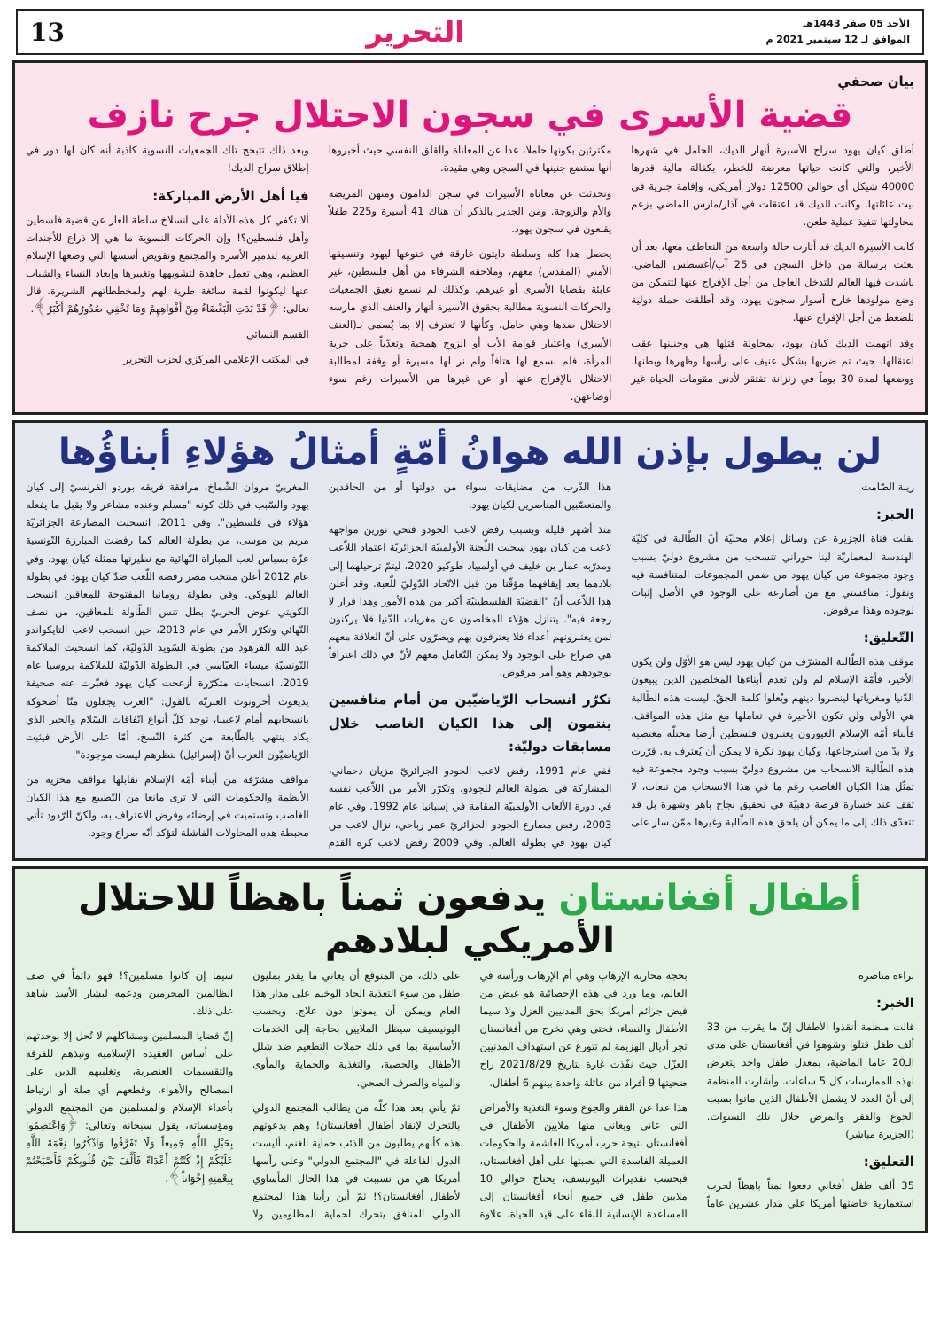الأحد 05 صفر 1443هـ
الموافق لـ 12 سبتمبر 2021 م
التحرير 13
بيان صحفي
قضية الأسرى في سجون الاحتلال جرح نازف
أطلق كيان يهود سراح الأسيرة أنهار الديك، الحامل في شهرها الأخير، والتي كانت حياتها معرضة للخطر، بكفالة مالية قدرها 40000 شيكل أي حوالي 12500 دولار أمريكي، وإقامة جبرية في بيت عائلتها. وكانت الديك قد اعتقلت في آذار/مارس الماضي بزعم محاولتها تنفيذ عملية طعن.
كانت الأسيرة الديك قد أثارت حالة واسعة من التعاطف معها، بعد أن بعثت برسالة من داخل السجن في 25 آب/أغسطس الماضي، ناشدت فيها العالم للتدخل العاجل من أجل الإفراج عنها لتتمكن من وضع مولودها خارج أسوار سجون يهود، وقد أطلقت حملة دولية للضغط من أجل الإفراج عنها.
وقد اتهمت الديك كيان يهود، بمحاولة قتلها هي وجنينها عقب اعتقالها، حيث تم ضربها بشكل عنيف على رأسها وظهرها وبطنها، ووضعها لمدة 30 يوماً في زنزانة تفتقر لأدنى مقومات الحياة غير مكترثين بكونها حاملا، عدا عن المعاناة والقلق النفسي حيث أخبروها أنها ستضع جنينها في السجن وهي مقيدة.
وتحدثت عن معاناة الأسيرات في سجن الدامون ومنهن المريضة والأم والزوجة. ومن الجدير بالذكر أن هناك 41 أسيرة و225 طفلاً يقبعون في سجون يهود.
يحصل هذا كله وسلطة دايتون غارقة في خنوعها ليهود وتنسيقها الأمني (المقدس) معهم، وملاحقة الشرفاء من أهل فلسطين، غير عابئة بقضايا الأسرى أو غيرهم. وكذلك لم نسمع نعيق الجمعيات والحركات النسوية مطالبة بحقوق الأسيرة أنهار والعنف الذي مارسه الاحتلال ضدها وهي حامل، وكأنها لا تعترف إلا بما يُسمى بـ(العنف الأسري) واعتبار قوامة الأب أو الزوج همجية وتعدّياً على حرية المرأة، فلم نسمع لها هتافاً ولم نر لها مسيرة أو وقفة لمطالبة الاحتلال بالإفراج عنها أو عن غيرها من الأسيرات رغم سوء أوضاعهن.
وبعد ذلك تتبجح تلك الجمعيات النسوية كاذبة أنه كان لها دور في إطلاق سراح الديك!
فيا أهل الأرض المباركة:
ألا تكفي كل هذه الأدلة على انسلاخ سلطة العار عن قضية فلسطين وأهل فلسطين؟! وإن الحركات النسوية ما هي إلا ذراع للأجندات الغربية لتدمير الأسرة والمجتمع وتقويض أسسها التي وضعها الإسلام العظيم، وهي تعمل جاهدة لتشويهها وتغييرها وإبعاد النساء والشباب عنها ليكونوا لقمة سائغة طرية لهم ولمخططاتهم الشريرة. قال تعالى: ﴿قَدْ بَدَتِ الْبَغْضَاءُ مِنْ أَفْوَاهِهِمْ وَمَا تُخْفِي صُدُورُهُمْ أَكْبَرُ﴾.
القسم النسائي
في المكتب الإعلامي المركزي لحزب التحرير
لن يطول بإذن الله هوانُ أمّةٍ أمثالُ هؤلاءِ أبناؤُها
زينة الصّامت
الخبر:
نقلت قناة الجزيرة عن وسائل إعلام محليّة أنّ الطّالبة في كليّة الهندسة المعماريّة لينا حوراني تنسحب من مشروع دوليّ بسبب وجود مجموعة من كيان يهود من ضمن المجموعات المتنافسة فيه وتقول: منافستي مع من أصارعه على الوجود في الأصل إثبات لوجوده وهذا مرفوض.
التّعليق:
موقف هذه الطّالبة المشرّف من كيان يهود ليس هو الأوّل ولن يكون الأخير، فأمّة الإسلام لم ولن تعدم أبناءها المخلصين الذين يبيعون الدّنيا ومغرياتها لينصروا دينهم ويُعلوا كلمة الحقّ. ليست هذه الطّالبة هي الأولى ولن تكون الأخيرة في تعاملها مع مثل هذه المواقف، فأبناء أمّة الإسلام الغيورون يعتبرون فلسطين أرضا محتلّة مغتصبة ولا بدّ من استرجاعها، وكيان يهود نكرة لا يمكن أن يُعترف به. قرّرت هذه الطّالبة الانسحاب من مشروع دوليّ بسبب وجود مجموعة فيه تمثّل هذا الكيان الغاصب رغم ما في هذا الانسحاب من تبعات، لا تقف عند خسارة فرصة ذهبيّة في تحقيق نجاح باهر وشهرة بل قد تتعدّى ذلك إلى ما يمكن أن يلحق هذه الطّالبة وغيرها ممّن سار على هذا الدّرب من مضايقات سواء من دولتها أو من الحاقدين والمتعصّبين المناصرين لكيان يهود.
منذ أشهر قليلة وبسبب رفض لاعب الجودو فتحي نورين مواجهة لاعب من كيان يهود سحبت اللّجنة الأولمبيّة الجزائريّة اعتماد اللاّعب ومدرّبه عمار بن خليف في أولمبياد طوكيو 2020، ليتمّ ترحيلهما إلى بلادهما بعد إيقافهما مؤقّتا من قبل الاتّحاد الدّوليّ للّعبة. وقد أعلن هذا اللاّعب أنّ "القضيّة الفلسطينيّة أكبر من هذه الأمور وهذا قرار لا رجعة فيه". يتنازل هؤلاء المخلصون عن مغريات الدّنيا فلا يركنون لمن يعتبرونهم أعداء فلا يعترفون بهم ويصرّون على أنّ العلاقة معهم هي صراع على الوجود ولا يمكن التّعامل معهم لأنّ في ذلك اعترافاً بوجودهم وهو أمر مرفوض.
تكرّر انسحاب الرّياضيّين من أمام منافسين ينتمون إلى هذا الكيان الغاصب خلال مسابقات دوليّة:
ففي عام 1991، رفض لاعب الجودو الجزائريّ مزيان دحماني، المشاركة في بطولة العالم للجودو، وتكرّر الأمر من اللاّعب نفسه في دورة الألعاب الأولمبيّة المقامة في إسبانيا عام 1992. وفي عام 2003، رفض مصارع الجودو الجزائريّ عمر رباحي، نزال لاعب من كيان يهود في بطولة العالم. وفي 2009 رفض لاعب كرة القدم المغربيّ مروان الشّماخ، مرافقة فريقه بوردو الفرنسيّ إلى كيان يهود والسّبب في ذلك كونه "مسلم وعنده مشاعر ولا يقبل ما يفعله هؤلاء في فلسطين". وفي 2011، انسحبت المصارعة الجزائريّة مريم بن موسى، من بطولة العالم كما رفضت المبارزة التّونسية عزّة بسباس لعب المباراة النّهائية مع نظيرتها ممثلة كيان يهود. وفي عام 2012 أعلن منتخب مصر رفضه اللّعب ضدّ كيان يهود في بطولة العالم للهوكي. وفي بطولة رومانيا المفتوحة للمعاقين انسحب الكويتي عوض الحربيّ بطل تنس الطّاولة للمعاقين، من نصف النّهائي وتكرّر الأمر في عام 2013، حين انسحب لاعب التايكواندو عبد الله الفرهود من بطولة السّويد الدّوليّة، كما انسحبت الملاكمة التّونسيّة ميساء العبّاسي في البطولة الدّوليّة للملاكمة بروسيا عام 2019. انسحابات متكرّرة أزعجت كيان يهود فعبّرت عنه صحيفة يديعوت أحرونوت العبريّة بالقول: "العرب يجعلون منّا أضحوكة بانسحابهم أمام لاعبينا، توجد كلّ أنواع اتّفاقات السّلام والحبر الذي يكاد ينتهي بالطّابعة من كثرة النّسخ، أمّا على الأرض فيثبت الرّياضيّون العرب أنّ (إسرائيل) بنظرهم ليست موجودة".
مواقف مشرّفة من أبناء أمّة الإسلام تقابلها مواقف مخزية من الأنظمة والحكومات التي لا ترى مانعا من التّطبيع مع هذا الكيان الغاصب وتستميت في إرضائه وفرض الاعتراف به، ولكنّ الرّدود تأتي محبطة هذه المحاولات الفاشلة لتؤكد أنّه صراع وجود.
أطفال أفغانستان يدفعون ثمناً باهظاً للاحتلال الأمريكي لبلادهم
براءة مناصرة
الخبر:
قالت منظمة أنقذوا الأطفال إنّ ما يقرب من 33 ألف طفل قتلوا وشوهوا في أفغانستان على مدى الـ20 عاما الماضية، بمعدل طفل واحد يتعرض لهذه الممارسات كل 5 ساعات. وأشارت المنظمة إلى أنّ العدد لا يشمل الأطفال الذين ماتوا بسبب الجوع والفقر والمرض خلال تلك السنوات. (الجزيرة مباشر)
التعليق:
35 ألف طفل أفغاني دفعوا ثمناً باهظاً لحرب استعمارية خاضتها أمريكا على مدار عشرين عاماً بحجة محاربة الإرهاب وهي أم الإرهاب ورأسه في العالم، وما ورد في هذه الإحصائية هو غيض من فيض جرائم أمريكا بحق المدنيين العزل ولا سيما الأطفال والنساء، فحتى وهي تخرج من أفغانستان تجر أذيال الهزيمة لم تتورع عن استهداف المدنيين العزّل حيث نفّذت غارة بتاريخ 2021/8/29 راح ضحيتها 9 أفراد من عائلة واحدة بينهم 6 أطفال.
هذا عدا عن الفقر والجوع وسوء التغذية والأمراض التي عانى ويعاني منها ملايين الأطفال في أفغانستان نتيجة حرب أمريكا الغاشمة والحكومات العميلة الفاسدة التي نصبتها على أهل أفغانستان، فبحسب تقديرات اليونيسف، يحتاج حوالي 10 ملايين طفل في جميع أنحاء أفغانستان إلى المساعدة الإنسانية للبقاء على قيد الحياة. علاوة على ذلك، من المتوقع أن يعاني ما يقدر بمليون طفل من سوء التغذية الحاد الوخيم على مدار هذا العام ويمكن أن يموتوا دون علاج. وبحسب اليونيسيف سيظل الملايين بحاجة إلى الخدمات الأساسية بما في ذلك حملات التطعيم ضد شلل الأطفال والحصبة، والتغذية والحماية والمأوى والمياه والصرف الصحي.
ثمّ يأتي بعد هذا كلّه من يطالب المجتمع الدولي بالتحرك لإنقاذ أطفال أفغانستان! وهم بدعوتهم هذه كأنهم يطلبون من الذئب حماية الغنم، أليست الدول الفاعلة في "المجتمع الدولي" وعلى رأسها أمريكا هي من تسببت في هذا الحال المأساوي لأطفال أفغانستان؟! ثمّ أين رأينا هذا المجتمع الدولي المنافق يتحرك لحماية المظلومين ولا سيما إن كانوا مسلمين؟! فهو دائماً في صف الظالمين المجرمين ودعمه لبشار الأسد شاهد على ذلك.
إنّ قضايا المسلمين ومشاكلهم لا تُحل إلا بوحدتهم على أساس العقيدة الإسلامية ونبذهم للفرقة والتقسيمات العنصرية، وتغليبهم الدين على المصالح والأهواء، وقطعهم أي صلة أو ارتباط بأعداء الإسلام والمسلمين من المجتمع الدولي ومؤسساته، يقول سبحانه وتعالى: ﴿وَاعْتَصِمُوا بِحَبْلِ اللَّهِ جَمِيعاً وَلَا تَفَرَّقُوا وَاذْكُرُوا نِعْمَةَ اللَّهِ عَلَيْكُمْ إِذْ كُنْتُمْ أَعْدَاءً فَأَلَّفَ بَيْنَ قُلُوبِكُمْ فَأَصْبَحْتُمْ بِنِعْمَتِهِ إِخْوَاناً﴾.